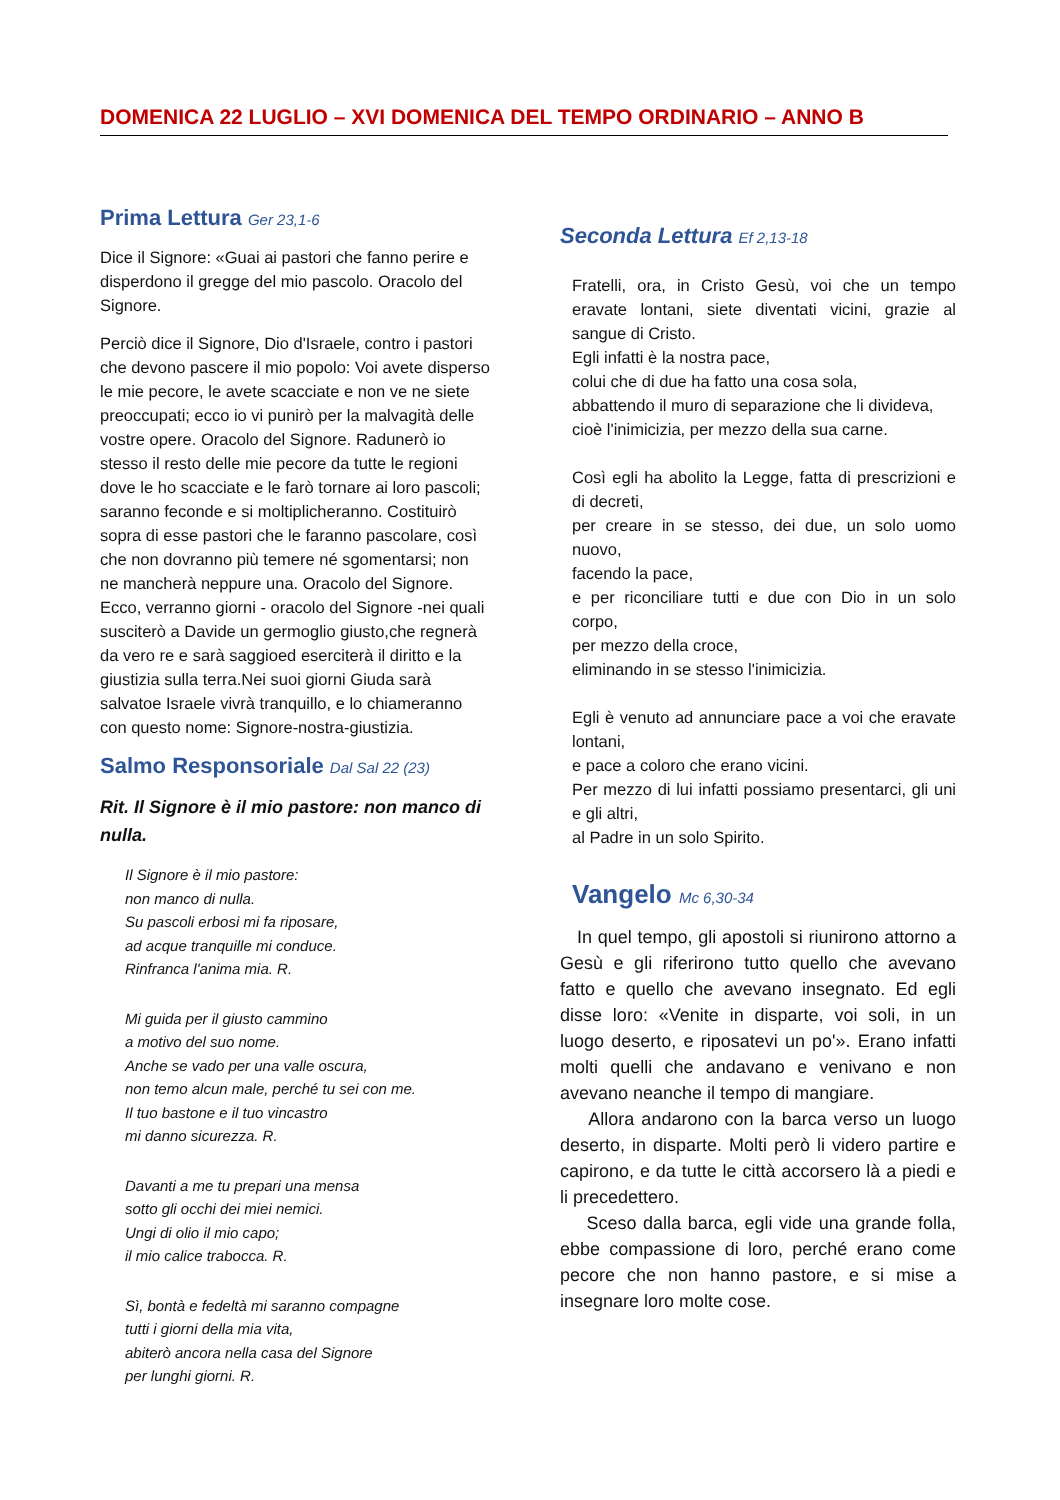DOMENICA 22 LUGLIO – XVI DOMENICA DEL TEMPO ORDINARIO – ANNO B
Prima Lettura Ger 23,1-6
Dice il Signore: «Guai ai pastori che fanno perire e disperdono il gregge del mio pascolo. Oracolo del Signore.
Perciò dice il Signore, Dio d'Israele, contro i pastori che devono pascere il mio popolo: Voi avete disperso le mie pecore, le avete scacciate e non ve ne siete preoccupati; ecco io vi punirò per la malvagità delle vostre opere. Oracolo del Signore. Radunerò io stesso il resto delle mie pecore da tutte le regioni dove le ho scacciate e le farò tornare ai loro pascoli; saranno feconde e si moltiplicheranno. Costituirò sopra di esse pastori che le faranno pascolare, così che non dovranno più temere né sgomentarsi; non ne mancherà neppure una. Oracolo del Signore. Ecco, verranno giorni - oracolo del Signore -nei quali susciterò a Davide un germoglio giusto,che regnerà da vero re e sarà saggioed eserciterà il diritto e la giustizia sulla terra.Nei suoi giorni Giuda sarà salvatoe Israele vivrà tranquillo, e lo chiameranno con questo nome: Signore-nostra-giustizia.
Salmo Responsoriale Dal Sal 22 (23)
Rit. Il Signore è il mio pastore: non manco di nulla.
Il Signore è il mio pastore:
non manco di nulla.
Su pascoli erbosi mi fa riposare,
ad acque tranquille mi conduce.
Rinfranca l'anima mia. R.
Mi guida per il giusto cammino
a motivo del suo nome.
Anche se vado per una valle oscura,
non temo alcun male, perché tu sei con me.
Il tuo bastone e il tuo vincastro
mi danno sicurezza. R.
Davanti a me tu prepari una mensa
sotto gli occhi dei miei nemici.
Ungi di olio il mio capo;
il mio calice trabocca. R.
Sì, bontà e fedeltà mi saranno compagne
tutti i giorni della mia vita,
abiterò ancora nella casa del Signore
per lunghi giorni. R.
Seconda Lettura Ef 2,13-18
Fratelli, ora, in Cristo Gesù, voi che un tempo eravate lontani, siete diventati vicini, grazie al sangue di Cristo.
Egli infatti è la nostra pace,
colui che di due ha fatto una cosa sola,
abbattendo il muro di separazione che li divideva,
cioè l'inimicizia, per mezzo della sua carne.
Così egli ha abolito la Legge, fatta di prescrizioni e di decreti,
per creare in se stesso, dei due, un solo uomo nuovo,
facendo la pace,
e per riconciliare tutti e due con Dio in un solo corpo,
per mezzo della croce,
eliminando in se stesso l'inimicizia.
Egli è venuto ad annunciare pace a voi che eravate lontani,
e pace a coloro che erano vicini.
Per mezzo di lui infatti possiamo presentarci, gli uni e gli altri,
al Padre in un solo Spirito.
Vangelo Mc 6,30-34
In quel tempo, gli apostoli si riunirono attorno a Gesù e gli riferirono tutto quello che avevano fatto e quello che avevano insegnato. Ed egli disse loro: «Venite in disparte, voi soli, in un luogo deserto, e riposatevi un po'». Erano infatti molti quelli che andavano e venivano e non avevano neanche il tempo di mangiare.
Allora andarono con la barca verso un luogo deserto, in disparte. Molti però li videro partire e capirono, e da tutte le città accorsero là a piedi e li precedettero.
Sceso dalla barca, egli vide una grande folla, ebbe compassione di loro, perché erano come pecore che non hanno pastore, e si mise a insegnare loro molte cose.